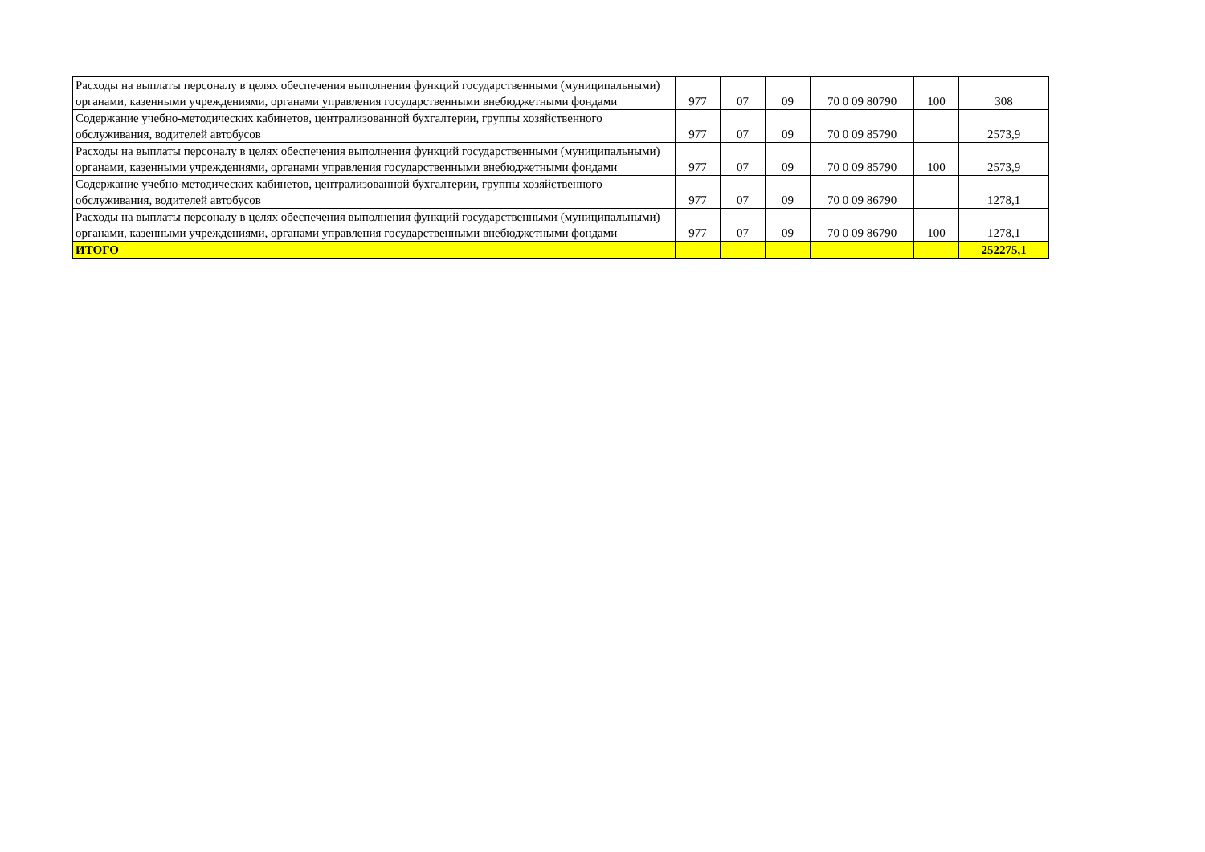| Расходы на выплаты персоналу в целях обеспечения выполнения функций государственными (муниципальными) органами, казенными учреждениями, органами управления государственными внебюджетными фондами | 977 | 07 | 09 | 70 0 09 80790 | 100 | 308 |
| Содержание учебно-методических кабинетов, централизованной бухгалтерии, группы хозяйственного обслуживания, водителей автобусов | 977 | 07 | 09 | 70 0 09 85790 | | 2573,9 |
| Расходы на выплаты персоналу в целях обеспечения выполнения функций государственными (муниципальными) органами, казенными учреждениями, органами управления государственными внебюджетными фондами | 977 | 07 | 09 | 70 0 09 85790 | 100 | 2573,9 |
| Содержание учебно-методических кабинетов, централизованной бухгалтерии, группы хозяйственного обслуживания, водителей автобусов | 977 | 07 | 09 | 70 0 09 86790 | | 1278,1 |
| Расходы на выплаты персоналу в целях обеспечения выполнения функций государственными (муниципальными) органами, казенными учреждениями, органами управления государственными внебюджетными фондами | 977 | 07 | 09 | 70 0 09 86790 | 100 | 1278,1 |
| ИТОГО | | | | | | 252275,1 |